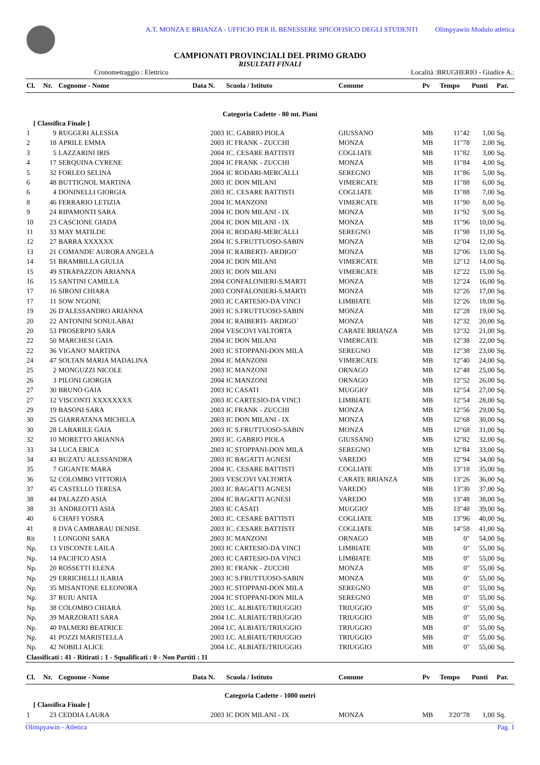A.T. MONZA E BRIANZA - UFFICIO PER IL BENESSERE SPICOFISICO DEGLI STUDENTI Olimpyawin Modulo atletica
CAMPIONATI PROVINCIALI DEL PRIMO GRADO
RISULTATI FINALI
Cronometraggio : Elettrico Località :BRUGHERIO - Giudice A.:
| Cl. | Nr. | Cognome - Nome | Data N. | Scuola / Istituto | Comune | Pv | Tempo | Punti | Par. |
| --- | --- | --- | --- | --- | --- | --- | --- | --- | --- |
| Categoria Cadette - 80 mt. Piani | | | | | | | | | |
| [ Classifica Finale ] | | | | | | | | | |
| 1 | 9 | RUGGERI ALESSIA | 2003 | IC. GABRIO PIOLA | GIUSSANO | MB | 11"42 | 1,00 | Sq. |
| 2 | 18 | APRILE EMMA | 2003 | IC FRANK - ZUCCHI | MONZA | MB | 11"78 | 2,00 | Sq. |
| 3 | 5 | LAZZARINI IRIS | 2004 | IC. CESARE BATTISTI | COGLIATE | MB | 11"82 | 3,00 | Sq. |
| 4 | 17 | SERQUINA CYRENE | 2004 | IC FRANK - ZUCCHI | MONZA | MB | 11"84 | 4,00 | Sq. |
| 5 | 32 | FORLEO SELINA | 2004 | IC RODARI-MERCALLI | SEREGNO | MB | 11"86 | 5,00 | Sq. |
| 6 | 48 | BUTTIGNOL MARTINA | 2003 | IC DON MILANI | VIMERCATE | MB | 11"88 | 6,00 | Sq. |
| 6 | 4 | DONINELLI GIORGIA | 2003 | IC. CESARE BATTISTI | COGLIATE | MB | 11"88 | 7,00 | Sq. |
| 8 | 46 | FERRARIO LETIZIA | 2004 | IC MANZONI | VIMERCATE | MB | 11"90 | 8,00 | Sq. |
| 9 | 24 | RIPAMONTI SARA | 2004 | IC DON MILANI - IX | MONZA | MB | 11"92 | 9,00 | Sq. |
| 10 | 23 | CASCIONE GIADA | 2004 | IC DON MILANI - IX | MONZA | MB | 11"96 | 10,00 | Sq. |
| 11 | 33 | MAY MATILDE | 2004 | IC RODARI-MERCALLI | SEREGNO | MB | 11"98 | 11,00 | Sq. |
| 12 | 27 | BARRA XXXXXX | 2004 | IC S.FRUTTUOSO-SABIN | MONZA | MB | 12"04 | 12,00 | Sq. |
| 13 | 21 | COMANDE' AURORA ANGELA | 2004 | IC RAIBERTI- ARDIGO` | MONZA | MB | 12"06 | 13,00 | Sq. |
| 14 | 51 | BRAMBILLA GIULIA | 2004 | IC DON MILANI | VIMERCATE | MB | 12"12 | 14,00 | Sq. |
| 15 | 49 | STRAPAZZON ARIANNA | 2003 | IC DON MILANI | VIMERCATE | MB | 12"22 | 15,00 | Sq. |
| 16 | 15 | SANTINI CAMILLA | 2004 | CONFALONIERI-S.MARTI | MONZA | MB | 12"24 | 16,00 | Sq. |
| 17 | 16 | SIRONI CHIARA | 2003 | CONFALONIERI-S.MARTI | MONZA | MB | 12"26 | 17,00 | Sq. |
| 17 | 11 | SOW N'GONE | 2003 | IC CARTESIO-DA VINCI | LIMBIATE | MB | 12"26 | 18,00 | Sq. |
| 19 | 26 | D'ALESSANDRO ARIANNA | 2003 | IC S.FRUTTUOSO-SABIN | MONZA | MB | 12"28 | 19,00 | Sq. |
| 20 | 22 | ANTONINI SONULABAI | 2004 | IC RAIBERTI- ARDIGO` | MONZA | MB | 12"32 | 20,00 | Sq. |
| 20 | 53 | PROSERPIO SARA | 2004 | VESCOVI VALTORTA | CARATE BRIANZA | MB | 12"32 | 21,00 | Sq. |
| 22 | 50 | MARCHESI GAIA | 2004 | IC DON MILANI | VIMERCATE | MB | 12"38 | 22,00 | Sq. |
| 22 | 36 | VIGANO' MARTINA | 2003 | IC STOPPANI-DON MILA | SEREGNO | MB | 12"38 | 23,00 | Sq. |
| 24 | 47 | SOLTAN MARIA MADALINA | 2004 | IC MANZONI | VIMERCATE | MB | 12"40 | 24,00 | Sq. |
| 25 | 2 | MONGUZZI NICOLE | 2003 | IC MANZONI | ORNAGO | MB | 12"48 | 25,00 | Sq. |
| 26 | 3 | PILONI GIORGIA | 2004 | IC MANZONI | ORNAGO | MB | 12"52 | 26,00 | Sq. |
| 27 | 30 | BRUNO GAIA | 2003 | IC CASATI | MUGGIO' | MB | 12"54 | 27,00 | Sq. |
| 27 | 12 | VISCONTI XXXXXXXX | 2003 | IC CARTESIO-DA VINCI | LIMBIATE | MB | 12"54 | 28,00 | Sq. |
| 29 | 19 | BASONI SARA | 2003 | IC FRANK - ZUCCHI | MONZA | MB | 12"56 | 29,00 | Sq. |
| 30 | 25 | GIARRATANA MICHELA | 2003 | IC DON MILANI - IX | MONZA | MB | 12"68 | 30,00 | Sq. |
| 30 | 28 | LABARILE GAIA | 2003 | IC S.FRUTTUOSO-SABIN | MONZA | MB | 12"68 | 31,00 | Sq. |
| 32 | 10 | MORETTO ARIANNA | 2003 | IC. GABRIO PIOLA | GIUSSANO | MB | 12"82 | 32,00 | Sq. |
| 33 | 34 | LUCA ERICA | 2003 | IC STOPPANI-DON MILA | SEREGNO | MB | 12"84 | 33,00 | Sq. |
| 34 | 43 | BUZATU ALESSANDRA | 2003 | IC BAGATTI AGNESI | VAREDO | MB | 12"94 | 34,00 | Sq. |
| 35 | 7 | GIGANTE MARA | 2004 | IC. CESARE BATTISTI | COGLIATE | MB | 13"18 | 35,00 | Sq. |
| 36 | 52 | COLOMBO VITTORIA | 2003 | VESCOVI VALTORTA | CARATE BRIANZA | MB | 13"26 | 36,00 | Sq. |
| 37 | 45 | CASTELLO TERESA | 2003 | IC BAGATTI AGNESI | VAREDO | MB | 13"30 | 37,00 | Sq. |
| 38 | 44 | PALAZZO ASIA | 2004 | IC BAGATTI AGNESI | VAREDO | MB | 13"48 | 38,00 | Sq. |
| 38 | 31 | ANDREOTTI ASIA | 2003 | IC CASATI | MUGGIO' | MB | 13"48 | 39,00 | Sq. |
| 40 | 6 | CHAFI YOSRA | 2003 | IC. CESARE BATTISTI | COGLIATE | MB | 13"96 | 40,00 | Sq. |
| 41 | 8 | DVA CAMBARAU DENISE | 2003 | IC. CESARE BATTISTI | COGLIATE | MB | 14"58 | 41,00 | Sq. |
| Rit | 1 | LONGONI SARA | 2003 | IC MANZONI | ORNAGO | MB | 0" | 54,00 | Sq. |
| Np. | 13 | VISCONTE LAILA | 2003 | IC CARTESIO-DA VINCI | LIMBIATE | MB | 0" | 55,00 | Sq. |
| Np. | 14 | PACIFICO ASIA | 2003 | IC CARTESIO-DA VINCI | LIMBIATE | MB | 0" | 55,00 | Sq. |
| Np. | 20 | ROSSETTI ELENA | 2003 | IC FRANK - ZUCCHI | MONZA | MB | 0" | 55,00 | Sq. |
| Np. | 29 | ERRICHELLI ILARIA | 2003 | IC S.FRUTTUOSO-SABIN | MONZA | MB | 0" | 55,00 | Sq. |
| Np. | 35 | MISANTONE ELEONORA | 2003 | IC STOPPANI-DON MILA | SEREGNO | MB | 0" | 55,00 | Sq. |
| Np. | 37 | RUIU ANITA | 2004 | IC STOPPANI-DON MILA | SEREGNO | MB | 0" | 55,00 | Sq. |
| Np. | 38 | COLOMBO CHIARA | 2003 | I.C. ALBIATE/TRIUGGIO | TRIUGGIO | MB | 0" | 55,00 | Sq. |
| Np. | 39 | MARZORATI SARA | 2004 | I.C. ALBIATE/TRIUGGIO | TRIUGGIO | MB | 0" | 55,00 | Sq. |
| Np. | 40 | PALMERI BEATRICE | 2004 | I.C. ALBIATE/TRIUGGIO | TRIUGGIO | MB | 0" | 55,00 | Sq. |
| Np. | 41 | POZZI MARISTELLA | 2003 | I.C. ALBIATE/TRIUGGIO | TRIUGGIO | MB | 0" | 55,00 | Sq. |
| Np. | 42 | NOBILI ALICE | 2004 | I.C. ALBIATE/TRIUGGIO | TRIUGGIO | MB | 0" | 55,00 | Sq. |
| Classificati : 41 - Ritirati : 1 - Squalificati : 0 - Non Partiti : 11 | | | | | | | | | |
| Cl. | Nr. | Cognome - Nome | Data N. | Scuola / Istituto | Comune | Pv | Tempo | Punti | Par. |
| Categoria Cadette - 1000 metri | | | | | | | | | |
| [ Classifica Finale ] | | | | | | | | | |
| 1 | 23 | CEDDIA LAURA | 2003 | IC DON MILANI - IX | MONZA | MB | 3'20"78 | 1,00 | Sq. |
Olimpyawin - Atletica Pag. 1